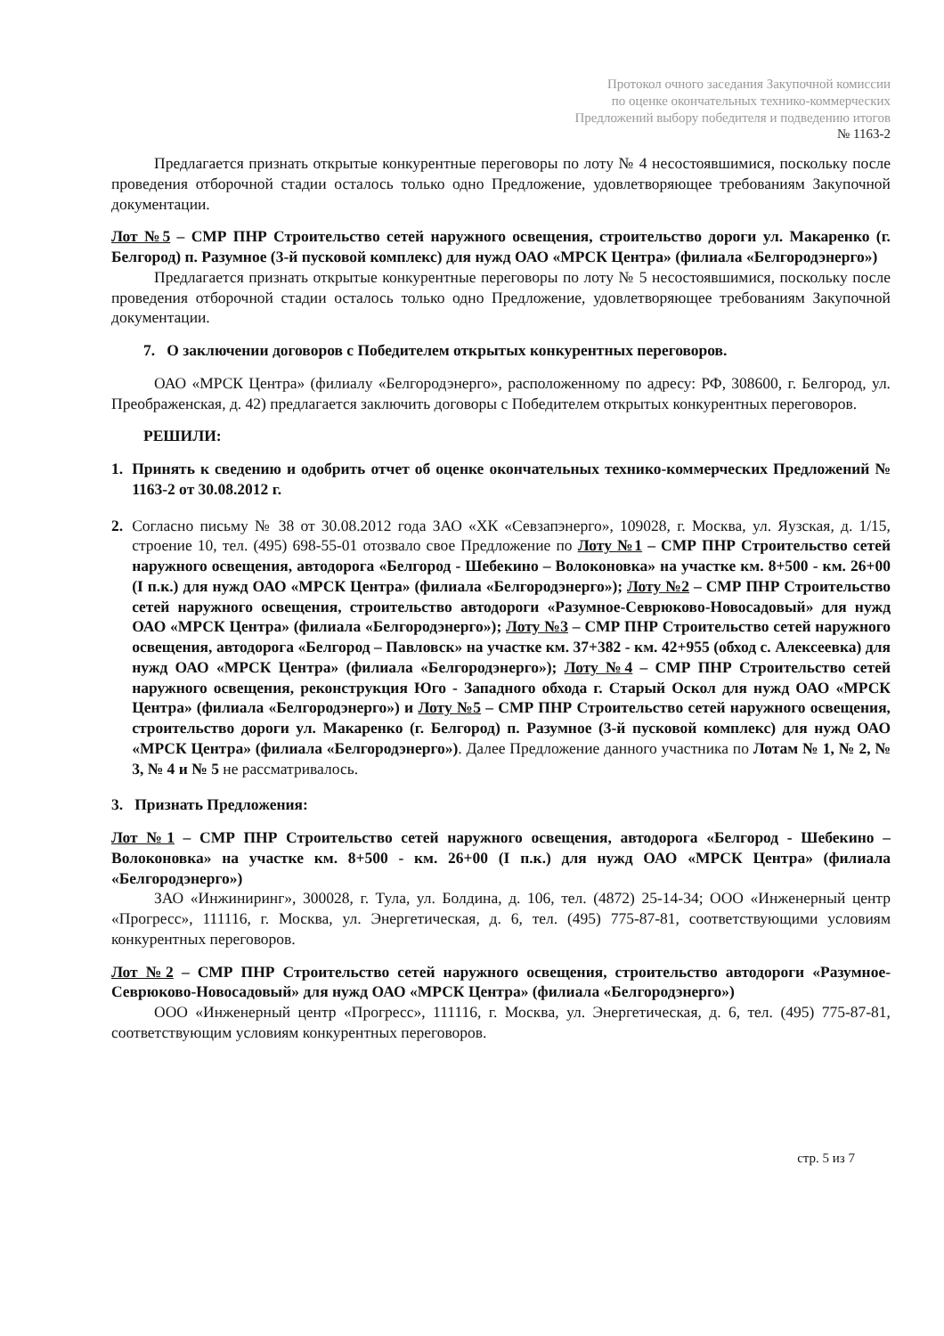Протокол очного заседания Закупочной комиссии
по оценке окончательных технико-коммерческих
Предложений выбору победителя и подведению итогов
№ 1163-2
Предлагается признать открытые конкурентные переговоры по лоту № 4 несостоявшимися, поскольку после проведения отборочной стадии осталось только одно Предложение, удовлетворяющее требованиям Закупочной документации.
Лот №5 – СМР ПНР Строительство сетей наружного освещения, строительство дороги ул. Макаренко (г. Белгород) п. Разумное (3-й пусковой комплекс) для нужд ОАО «МРСК Центра» (филиала «Белгородэнерго»)
Предлагается признать открытые конкурентные переговоры по лоту № 5 несостоявшимися, поскольку после проведения отборочной стадии осталось только одно Предложение, удовлетворяющее требованиям Закупочной документации.
7. О заключении договоров с Победителем открытых конкурентных переговоров.
ОАО «МРСК Центра» (филиалу «Белгородэнерго», расположенному по адресу: РФ, 308600, г. Белгород, ул. Преображенская, д. 42) предлагается заключить договоры с Победителем открытых конкурентных переговоров.
РЕШИЛИ:
1. Принять к сведению и одобрить отчет об оценке окончательных технико-коммерческих Предложений № 1163-2 от 30.08.2012 г.
2. Согласно письму № 38 от 30.08.2012 года ЗАО «ХК «Севзапэнерго», 109028, г. Москва, ул. Яузская, д. 1/15, строение 10, тел. (495) 698-55-01 отозвало свое Предложение по Лоту №1 – СМР ПНР Строительство сетей наружного освещения, автодорога «Белгород - Шебекино – Волоконовка» на участке км. 8+500 - км. 26+00 (I п.к.) для нужд ОАО «МРСК Центра» (филиала «Белгородэнерго»); Лоту №2 – СМР ПНР Строительство сетей наружного освещения, строительство автодороги «Разумное-Севрюково-Новосадовый» для нужд ОАО «МРСК Центра» (филиала «Белгородэнерго»); Лоту №3 – СМР ПНР Строительство сетей наружного освещения, автодорога «Белгород – Павловск» на участке км. 37+382 - км. 42+955 (обход с. Алексеевка) для нужд ОАО «МРСК Центра» (филиала «Белгородэнерго»); Лоту №4 – СМР ПНР Строительство сетей наружного освещения, реконструкция Юго - Западного обхода г. Старый Оскол для нужд ОАО «МРСК Центра» (филиала «Белгородэнерго») и Лоту №5 – СМР ПНР Строительство сетей наружного освещения, строительство дороги ул. Макаренко (г. Белгород) п. Разумное (3-й пусковой комплекс) для нужд ОАО «МРСК Центра» (филиала «Белгородэнерго»). Далее Предложение данного участника по Лотам № 1, № 2, № 3, № 4 и № 5 не рассматривалось.
3. Признать Предложения:
Лот №1 – СМР ПНР Строительство сетей наружного освещения, автодорога «Белгород - Шебекино – Волоконовка» на участке км. 8+500 - км. 26+00 (I п.к.) для нужд ОАО «МРСК Центра» (филиала «Белгородэнерго»)
ЗАО «Инжиниринг», 300028, г. Тула, ул. Болдина, д. 106, тел. (4872) 25-14-34; ООО «Инженерный центр «Прогресс», 111116, г. Москва, ул. Энергетическая, д. 6, тел. (495) 775-87-81, соответствующими условиям конкурентных переговоров.
Лот №2 – СМР ПНР Строительство сетей наружного освещения, строительство автодороги «Разумное-Севрюково-Новосадовый» для нужд ОАО «МРСК Центра» (филиала «Белгородэнерго»)
ООО «Инженерный центр «Прогресс», 111116, г. Москва, ул. Энергетическая, д. 6, тел. (495) 775-87-81, соответствующим условиям конкурентных переговоров.
стр. 5 из 7